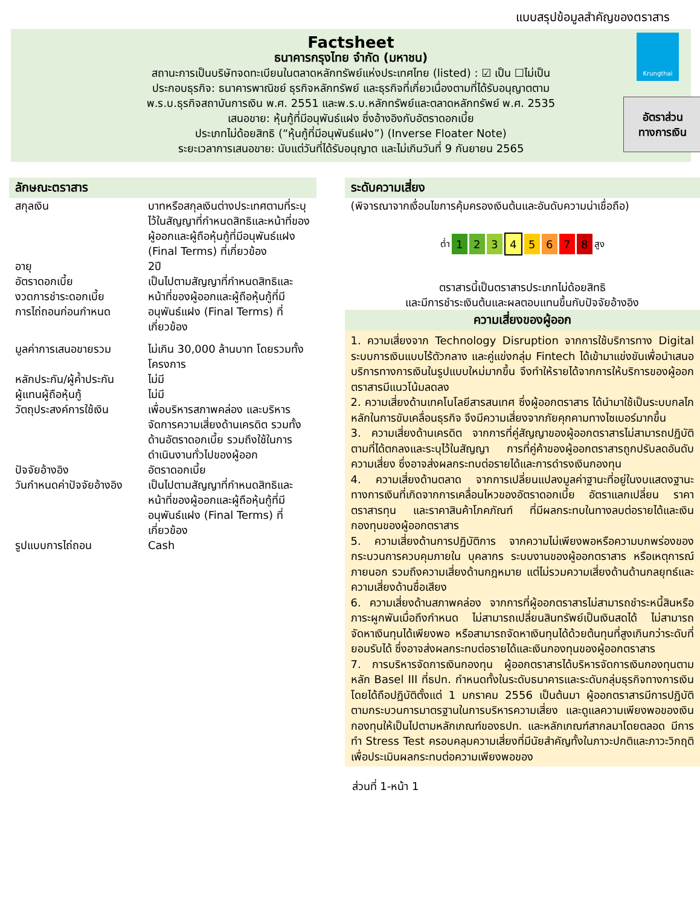แบบสรุปข้อมูลสำคัญของตราสาร
Krungthai
Factsheet
ธนาคารกรุงไทย จำกัด (มหาชน)
สถานะการเป็นบริษัทจดทะเบียนในตลาดหลักทรัพย์แห่งประเทศไทย (listed) : ☑ เป็น ☐ไม่เป็น
ประกอบธุรกิจ: ธนาคารพาณิชย์ ธุรกิจหลักทรัพย์ และธุรกิจที่เกี่ยวเนื่องตามที่ได้รับอนุญาตตาม
พ.ร.บ.ธุรกิจสถาบันการเงิน พ.ศ. 2551 และพ.ร.บ.หลักทรัพย์และตลาดหลักทรัพย์ พ.ศ. 2535
เสนอขาย: หุ้นกู้ที่มีอนุพันธ์แฝง ซึ่งอ้างอิงกับอัตราดอกเบี้ย
ประเภทไม่ด้อยสิทธิ (“หุ้นกู้ที่มีอนุพันธ์แฝง”) (Inverse Floater Note)
ระยะเวลาการเสนอขาย: นับแต่วันที่ได้รับอนุญาต และไม่เกินวันที่ 9 กันยายน 2565
อัตราส่วน
ทางการเงิน
ลักษณะตราสาร
| สกุลเงิน | บาทหรือสกุลเงินต่างประเทศตามที่ระบุไว้ในสัญญาที่กำหนดสิทธิและหน้าที่ของผู้ออกและผู้ถือหุ้นกู้ที่มีอนุพันธ์แฝง (Final Terms) ที่เกี่ยวข้อง |
| อายุ | 2ปี |
| อัตราดอกเบี้ย งวดการชำระดอกเบี้ย การไถ่ถอนก่อนกำหนด | เป็นไปตามสัญญาที่กำหนดสิทธิและหน้าที่ของผู้ออกและผู้ถือหุ้นกู้ที่มีอนุพันธ์แฝง (Final Terms) ที่เกี่ยวข้อง |
| มูลค่าการเสนอขายรวม | ไม่เกิน 30,000 ล้านบาท โดยรวมทั้งโครงการ |
| หลักประกัน/ผู้ค้ำประกัน | ไม่มี |
| ผู้แทนผู้ถือหุ้นกู้ | ไม่มี |
| วัตถุประสงค์การใช้เงิน | เพื่อบริหารสภาพคล่อง และบริหารจัดการความเสี่ยงด้านเครดิต รวมทั้งด้านอัตราดอกเบี้ย รวมถึงใช้ในการดำเนินงานทั่วไปของผู้ออก |
| ปัจจัยอ้างอิง | อัตราดอกเบี้ย |
| วันกำหนดค่าปัจจัยอ้างอิง | เป็นไปตามสัญญาที่กำหนดสิทธิและหน้าที่ของผู้ออกและผู้ถือหุ้นกู้ที่มีอนุพันธ์แฝง (Final Terms) ที่เกี่ยวข้อง |
| รูปแบบการไถ่ถอน | Cash |
ระดับความเสี่ยง
(พิจารณาจากเงื่อนไขการคุ้มครองเงินต้นและอันดับความน่าเชื่อถือ)
ต่ำ 1 2 3 4 5 6 7 8 สูง
ตราสารนี้เป็นตราสารประเภทไม่ด้อยสิทธิ
และมีการชำระเงินต้นและผลตอบแทนขึ้นกับปัจจัยอ้างอิง
ความเสี่ยงของผู้ออก
1. ความเสี่ยงจาก Technology Disruption จากการใช้บริการทาง Digital ระบบการเงินแบบไร้ตัวกลาง และคู่แข่งกลุ่ม Fintech ได้เข้ามาแข่งขันเพื่อนำเสนอบริการทางการเงินในรูปแบบใหม่มากขึ้น จึงทำให้รายได้จากการให้บริการของผู้ออกตราสารมีแนวโน้มลดลง
2. ความเสี่ยงด้านเทคโนโลยีสารสนเทศ ซึ่งผู้ออกตราสาร ได้นำมาใช้เป็นระบบกลไกหลักในการขับเคลื่อนธุรกิจ จึงมีความเสี่ยงจากภัยคุกคามทางไซเบอร์มากขึ้น
3. ความเสี่ยงด้านเครดิต จากการที่คู่สัญญาของผู้ออกตราสารไม่สามารถปฏิบัติตามที่ได้ตกลงและระบุไว้ในสัญญา การที่คู่ค้าของผู้ออกตราสารถูกปรับลดอันดับความเสี่ยง ซึ่งอาจส่งผลกระทบต่อรายได้และการดำรงเงินกองทุน
4. ความเสี่ยงด้านตลาด จากการเปลี่ยนแปลงมูลค่าฐานะที่อยู่ในงบแสดงฐานะทางการเงินที่เกิดจากการเคลื่อนไหวของอัตราดอกเบี้ย อัตราแลกเปลี่ยน ราคาตราสารทุน และราคาสินค้าโภคภัณฑ์ ที่มีผลกระทบในทางลบต่อรายได้และเงินกองทุนของผู้ออกตราสาร
5. ความเสี่ยงด้านการปฏิบัติการ จากความไม่เพียงพอหรือความบกพร่องของกระบวนการควบคุมภายใน บุคลากร ระบบงานของผู้ออกตราสาร หรือเหตุการณ์ภายนอก รวมถึงความเสี่ยงด้านกฎหมาย แต่ไม่รวมความเสี่ยงด้านด้านกลยุทธ์และความเสี่ยงด้านชื่อเสียง
6. ความเสี่ยงด้านสภาพคล่อง จากการที่ผู้ออกตราสารไม่สามารถชำระหนี้สินหรือภาระผูกพันเมื่อถึงกำหนด ไม่สามารถเปลี่ยนสินทรัพย์เป็นเงินสดได้ ไม่สามารถจัดหาเงินทุนได้เพียงพอ หรือสามารถจัดหาเงินทุนได้ด้วยต้นทุนที่สูงเกินกว่าระดับที่ยอมรับได้ ซึ่งอาจส่งผลกระทบต่อรายได้และเงินกองทุนของผู้ออกตราสาร
7. การบริหารจัดการเงินกองทุน ผู้ออกตราสารได้บริหารจัดการเงินกองทุนตามหลัก Basel III ที่ธปท. กำหนดทั้งในระดับธนาคารและระดับกลุ่มธุรกิจทางการเงิน โดยได้ถือปฏิบัติตั้งแต่ 1 มกราคม 2556 เป็นต้นมา ผู้ออกตราสารมีการปฏิบัติตามกระบวนการมาตรฐานในการบริหารความเสี่ยง และดูแลความเพียงพอของเงินกองทุนให้เป็นไปตามหลักเกณฑ์ของธปท. และหลักเกณฑ์สากลมาโดยตลอด มีการทำ Stress Test ครอบคลุมความเสี่ยงที่มีนัยสำคัญทั้งในภาวะปกติและภาวะวิกฤติ เพื่อประเมินผลกระทบต่อความเพียงพอของ
ส่วนที่ 1-หน้า 1